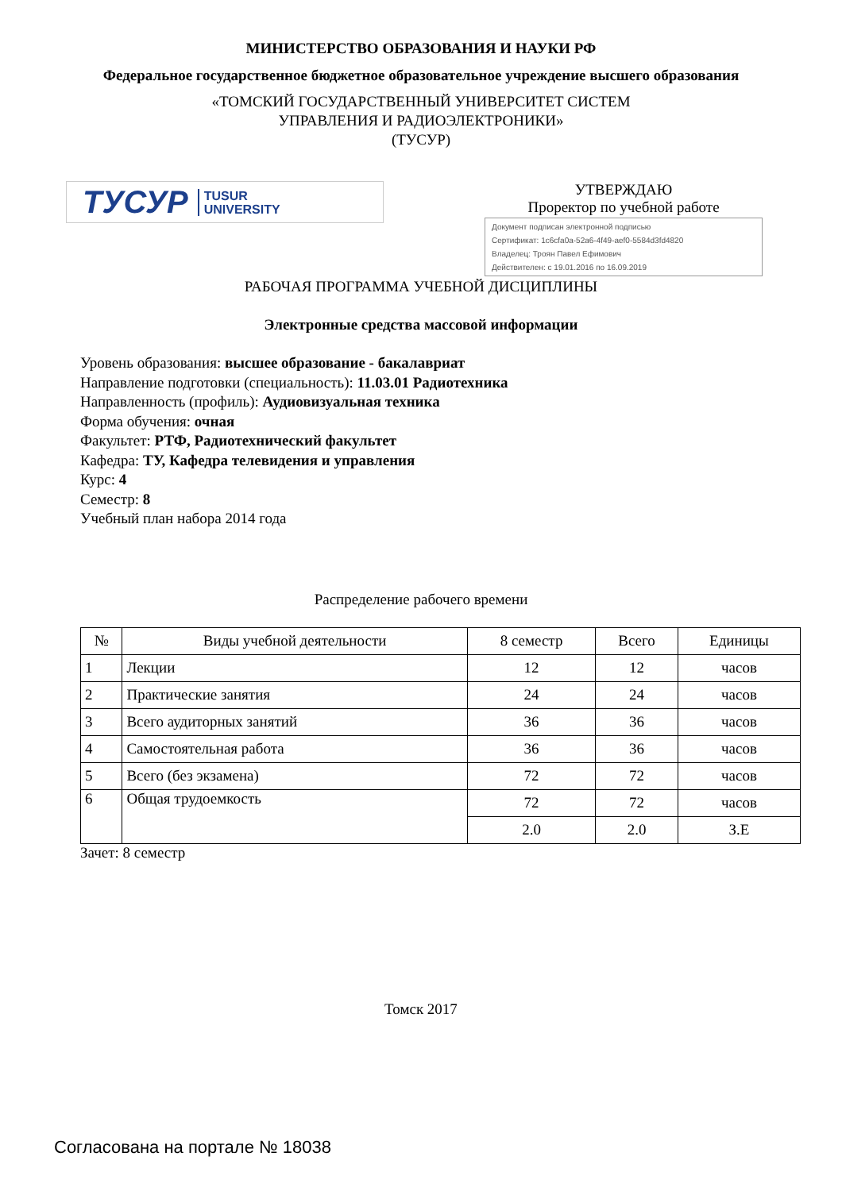МИНИСТЕРСТВО ОБРАЗОВАНИЯ И НАУКИ РФ
Федеральное государственное бюджетное образовательное учреждение высшего образования
«ТОМСКИЙ ГОСУДАРСТВЕННЫЙ УНИВЕРСИТЕТ СИСТЕМ
УПРАВЛЕНИЯ И РАДИОЭЛЕКТРОНИКИ»
(ТУСУР)
ТУСУР TUSUR
UNIVERSITY
УТВЕРЖДАЮ
Проректор по учебной работе
Документ подписан электронной подписью
Сертификат: 1c6cfa0a-52a6-4f49-aef0-5584d3fd4820
Владелец: Троян Павел Ефимович
Действителен: с 19.01.2016 по 16.09.2019
РАБОЧАЯ ПРОГРАММА УЧЕБНОЙ ДИСЦИПЛИНЫ
Электронные средства массовой информации
Уровень образования: высшее образование - бакалавриат
Направление подготовки (специальность): 11.03.01 Радиотехника
Направленность (профиль): Аудиовизуальная техника
Форма обучения: очная
Факультет: РТФ, Радиотехнический факультет
Кафедра: ТУ, Кафедра телевидения и управления
Курс: 4
Семестр: 8
Учебный план набора 2014 года
Распределение рабочего времени
| № | Виды учебной деятельности | 8 семестр | Всего | Единицы |
| --- | --- | --- | --- | --- |
| 1 | Лекции | 12 | 12 | часов |
| 2 | Практические занятия | 24 | 24 | часов |
| 3 | Всего аудиторных занятий | 36 | 36 | часов |
| 4 | Самостоятельная работа | 36 | 36 | часов |
| 5 | Всего (без экзамена) | 72 | 72 | часов |
| 6 | Общая трудоемкость | 72 | 72 | часов |
| | | 2.0 | 2.0 | З.Е |
Зачет: 8 семестр
Томск 2017
Согласована на портале № 18038